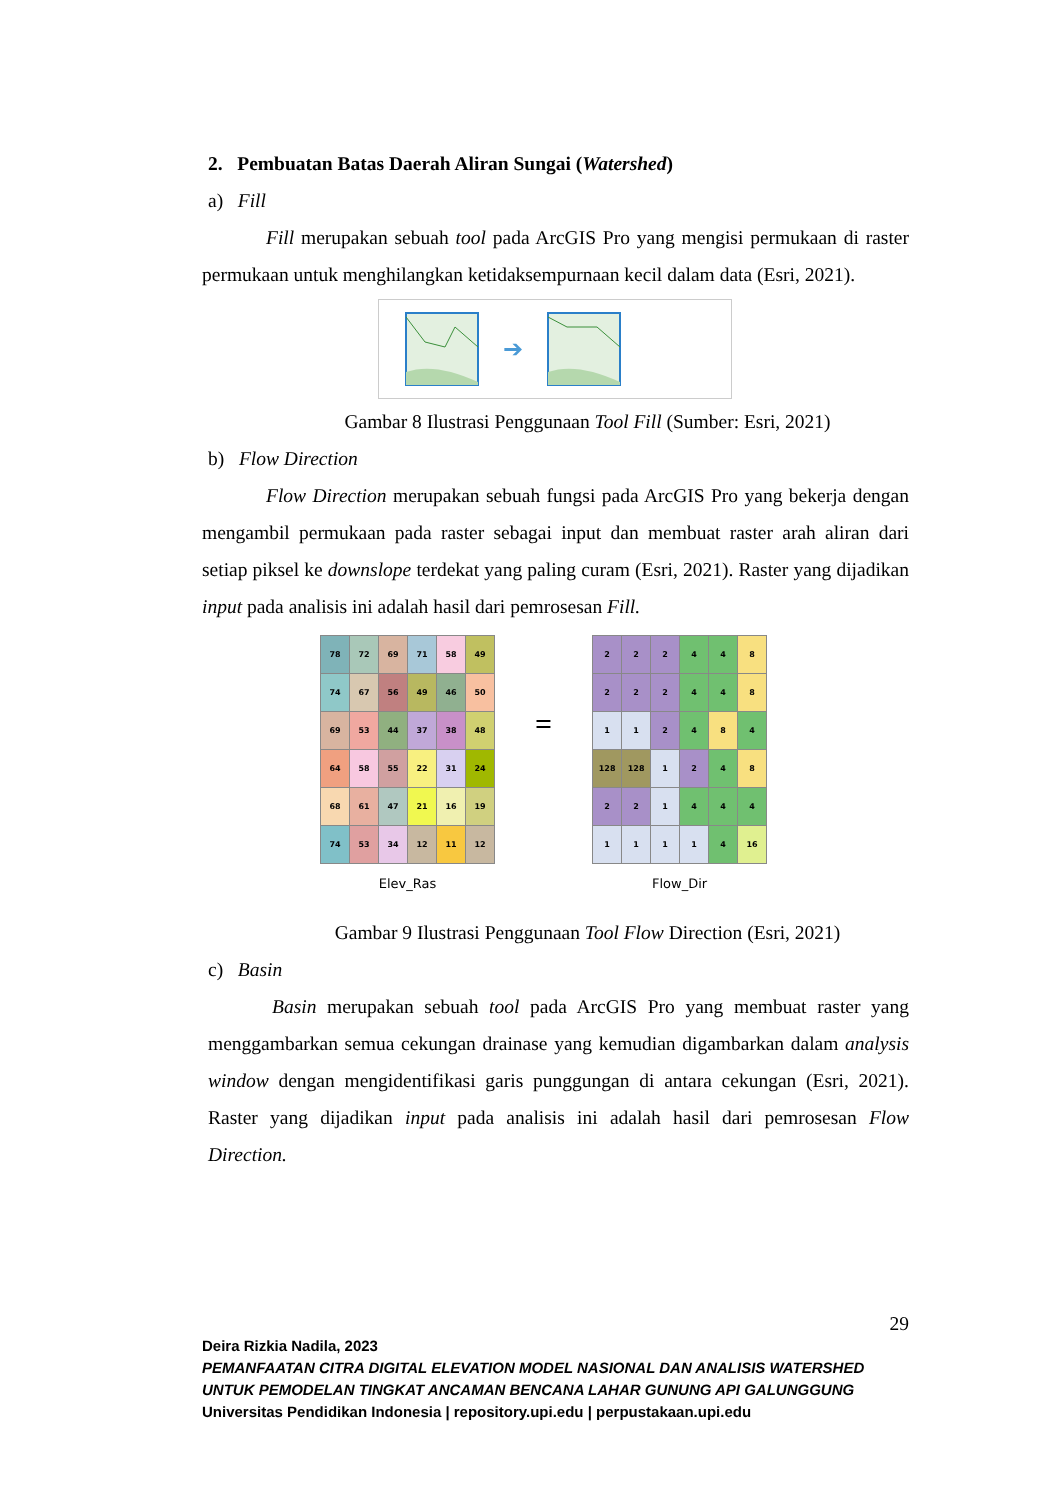2. Pembuatan Batas Daerah Aliran Sungai (Watershed)
a) Fill
Fill merupakan sebuah tool pada ArcGIS Pro yang mengisi permukaan di raster permukaan untuk menghilangkan ketidaksempurnaan kecil dalam data (Esri, 2021).
➔
Gambar 8 Ilustrasi Penggunaan Tool Fill (Sumber: Esri, 2021)
b) Flow Direction
Flow Direction merupakan sebuah fungsi pada ArcGIS Pro yang bekerja dengan mengambil permukaan pada raster sebagai input dan membuat raster arah aliran dari setiap piksel ke downslope terdekat yang paling curam (Esri, 2021). Raster yang dijadikan input pada analisis ini adalah hasil dari pemrosesan Fill.
| 78 | 72 | 69 | 71 | 58 | 49 |
| 74 | 67 | 56 | 49 | 46 | 50 |
| 69 | 53 | 44 | 37 | 38 | 48 |
| 64 | 58 | 55 | 22 | 31 | 24 |
| 68 | 61 | 47 | 21 | 16 | 19 |
| 74 | 53 | 34 | 12 | 11 | 12 |
Elev_Ras
=
| 2 | 2 | 2 | 4 | 4 | 8 |
| 2 | 2 | 2 | 4 | 4 | 8 |
| 1 | 1 | 2 | 4 | 8 | 4 |
| 128 | 128 | 1 | 2 | 4 | 8 |
| 2 | 2 | 1 | 4 | 4 | 4 |
| 1 | 1 | 1 | 1 | 4 | 16 |
Flow_Dir
Gambar 9 Ilustrasi Penggunaan Tool Flow Direction (Esri, 2021)
c) Basin
Basin merupakan sebuah tool pada ArcGIS Pro yang membuat raster yang menggambarkan semua cekungan drainase yang kemudian digambarkan dalam analysis window dengan mengidentifikasi garis punggungan di antara cekungan (Esri, 2021). Raster yang dijadikan input pada analisis ini adalah hasil dari pemrosesan Flow Direction.
29
Deira Rizkia Nadila, 2023
PEMANFAATAN CITRA DIGITAL ELEVATION MODEL NASIONAL DAN ANALISIS WATERSHED UNTUK PEMODELAN TINGKAT ANCAMAN BENCANA LAHAR GUNUNG API GALUNGGUNG
Universitas Pendidikan Indonesia | repository.upi.edu | perpustakaan.upi.edu